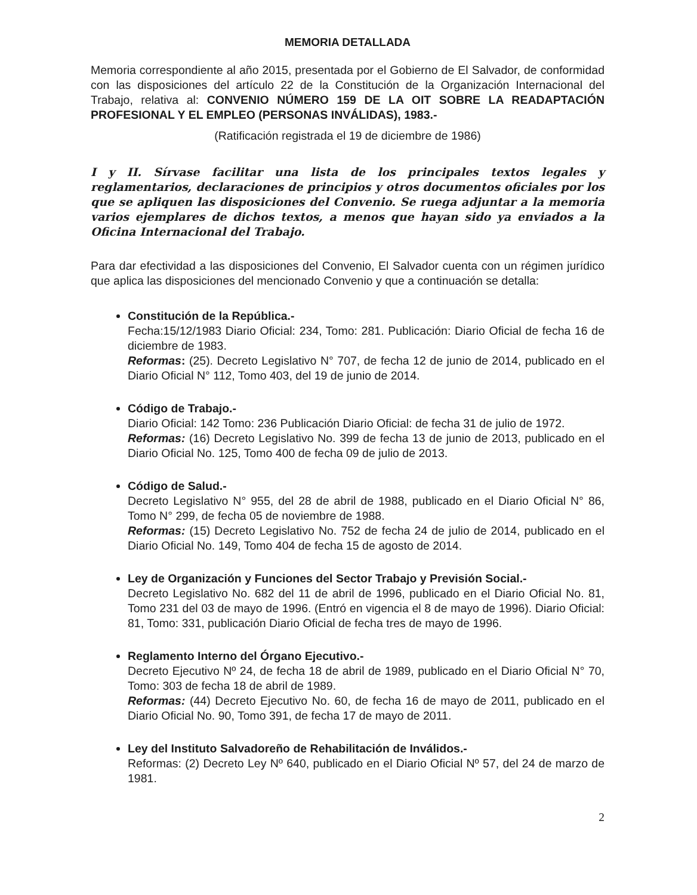MEMORIA DETALLADA
Memoria correspondiente al año 2015, presentada por el Gobierno de El Salvador, de conformidad con las disposiciones del artículo 22 de la Constitución de la Organización Internacional del Trabajo, relativa al: CONVENIO NÚMERO 159 DE LA OIT SOBRE LA READAPTACIÓN PROFESIONAL Y EL EMPLEO (PERSONAS INVÁLIDAS), 1983.-
(Ratificación registrada el 19 de diciembre de 1986)
I y II. Sírvase facilitar una lista de los principales textos legales y reglamentarios, declaraciones de principios y otros documentos oficiales por los que se apliquen las disposiciones del Convenio. Se ruega adjuntar a la memoria varios ejemplares de dichos textos, a menos que hayan sido ya enviados a la Oficina Internacional del Trabajo.
Para dar efectividad a las disposiciones del Convenio, El Salvador cuenta con un régimen jurídico que aplica las disposiciones del mencionado Convenio y que a continuación se detalla:
Constitución de la República.-
Fecha:15/12/1983 Diario Oficial: 234, Tomo: 281. Publicación: Diario Oficial de fecha 16 de diciembre de 1983.
Reformas: (25). Decreto Legislativo N° 707, de fecha 12 de junio de 2014, publicado en el Diario Oficial N° 112, Tomo 403, del 19 de junio de 2014.
Código de Trabajo.-
Diario Oficial: 142 Tomo: 236 Publicación Diario Oficial: de fecha 31 de julio de 1972.
Reformas: (16) Decreto Legislativo No. 399 de fecha 13 de junio de 2013, publicado en el Diario Oficial No. 125, Tomo 400 de fecha 09 de julio de 2013.
Código de Salud.-
Decreto Legislativo N° 955, del 28 de abril de 1988, publicado en el Diario Oficial N° 86, Tomo N° 299, de fecha 05 de noviembre de 1988.
Reformas: (15) Decreto Legislativo No. 752 de fecha 24 de julio de 2014, publicado en el Diario Oficial No. 149, Tomo 404 de fecha 15 de agosto de 2014.
Ley de Organización y Funciones del Sector Trabajo y Previsión Social.-
Decreto Legislativo No. 682 del 11 de abril de 1996, publicado en el Diario Oficial No. 81, Tomo 231 del 03 de mayo de 1996. (Entró en vigencia el 8 de mayo de 1996). Diario Oficial: 81, Tomo: 331, publicación Diario Oficial de fecha tres de mayo de 1996.
Reglamento Interno del Órgano Ejecutivo.-
Decreto Ejecutivo Nº 24, de fecha 18 de abril de 1989, publicado en el Diario Oficial N° 70, Tomo: 303 de fecha 18 de abril de 1989.
Reformas: (44) Decreto Ejecutivo No. 60, de fecha 16 de mayo de 2011, publicado en el Diario Oficial No. 90, Tomo 391, de fecha 17 de mayo de 2011.
Ley del Instituto Salvadoreño de Rehabilitación de Inválidos.-
Reformas: (2) Decreto Ley Nº 640, publicado en el Diario Oficial Nº 57, del 24 de marzo de 1981.
2